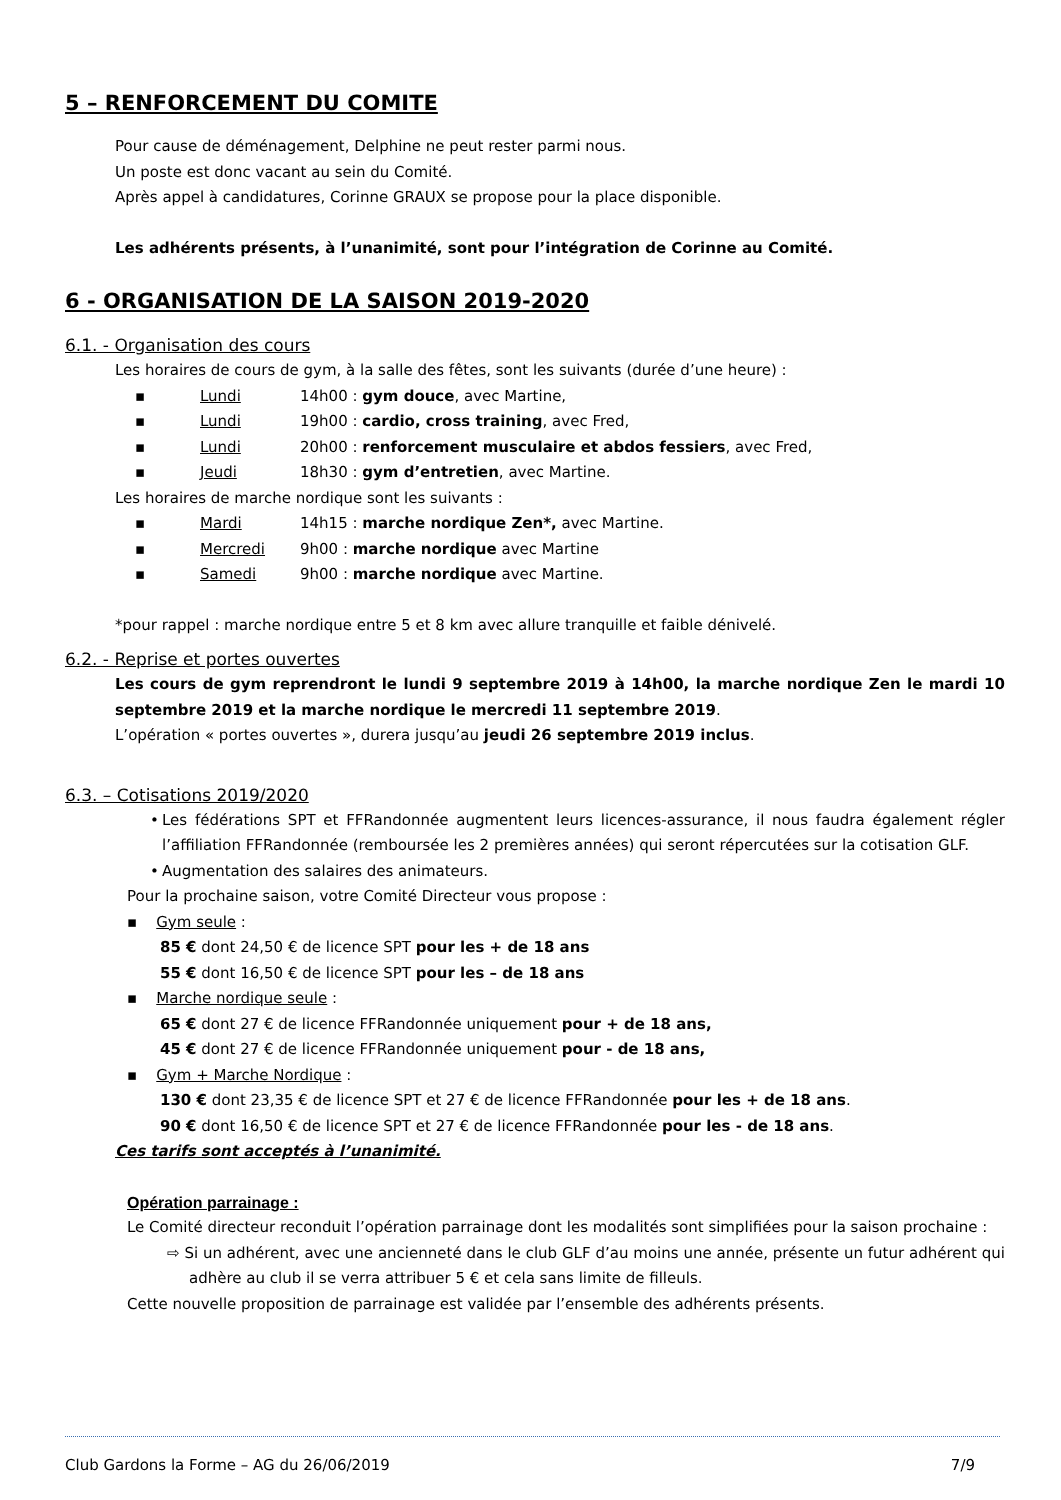5 – RENFORCEMENT DU COMITE
Pour cause de déménagement, Delphine ne peut rester parmi nous.
Un poste est donc vacant au sein du Comité.
Après appel à candidatures, Corinne GRAUX se propose pour la place disponible.
Les adhérents présents, à l’unanimité, sont pour l’intégration de Corinne au Comité.
6 - ORGANISATION DE LA SAISON 2019-2020
6.1. - Organisation des cours
Les horaires de cours de gym, à la salle des fêtes, sont les suivants (durée d’une heure) :
▪ Lundi 14h00 : gym douce, avec Martine,
▪ Lundi 19h00 : cardio, cross training, avec Fred,
▪ Lundi 20h00 : renforcement musculaire et abdos fessiers, avec Fred,
▪ Jeudi 18h30 : gym d’entretien, avec Martine.
Les horaires de marche nordique sont les suivants :
▪ Mardi 14h15 : marche nordique Zen*, avec Martine.
▪ Mercredi 9h00 : marche nordique avec Martine
▪ Samedi 9h00 : marche nordique avec Martine.
*pour rappel : marche nordique entre 5 et 8 km avec allure tranquille et faible dénivelé.
6.2. - Reprise et portes ouvertes
Les cours de gym reprendront le lundi 9 septembre 2019 à 14h00, la marche nordique Zen le mardi 10 septembre 2019 et la marche nordique le mercredi 11 septembre 2019.
L’opération « portes ouvertes », durera jusqu’au jeudi 26 septembre 2019 inclus.
6.3. – Cotisations 2019/2020
• Les fédérations SPT et FFRandonnée augmentent leurs licences-assurance, il nous faudra également régler l’affiliation FFRandonnée (remboursée les 2 premières années) qui seront répercutées sur la cotisation GLF.
• Augmentation des salaires des animateurs.
Pour la prochaine saison, votre Comité Directeur vous propose :
▪ Gym seule :
85 € dont 24,50 € de licence SPT pour les + de 18 ans
55 € dont 16,50 € de licence SPT pour les – de 18 ans
▪ Marche nordique seule :
65 € dont 27 € de licence FFRandonnée uniquement pour + de 18 ans,
45 € dont 27 € de licence FFRandonnée uniquement pour - de 18 ans,
▪ Gym + Marche Nordique :
130 € dont 23,35 € de licence SPT et 27 € de licence FFRandonnée pour les + de 18 ans.
90 € dont 16,50 € de licence SPT et 27 € de licence FFRandonnée pour les - de 18 ans.
Ces tarifs sont acceptés à l’unanimité.
Opération parrainage :
Le Comité directeur reconduit l’opération parrainage dont les modalités sont simplifiées pour la saison prochaine :
⇨ Si un adhérent, avec une ancienneté dans le club GLF d’au moins une année, présente un futur adhérent qui adhère au club il se verra attribuer 5 € et cela sans limite de filleuls.
Cette nouvelle proposition de parrainage est validée par l’ensemble des adhérents présents.
Club Gardons la Forme – AG du 26/06/2019 7/9